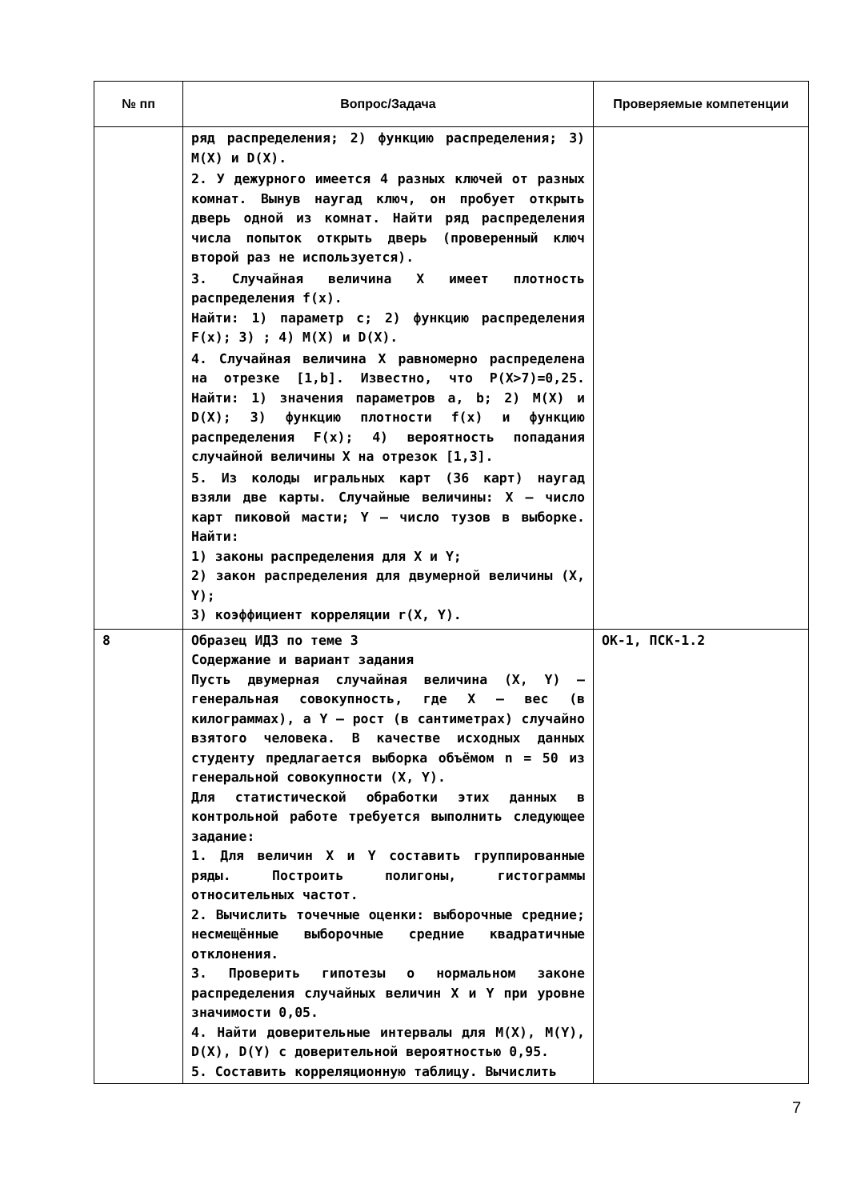| № пп | Вопрос/Задача | Проверяемые компетенции |
| --- | --- | --- |
| | ряд распределения; 2) функцию распределения; 3) M(X) и D(X). 2. У дежурного имеется 4 разных ключей от разных комнат. Вынув наугад ключ, он пробует открыть дверь одной из комнат. Найти ряд распределения числа попыток открыть дверь (проверенный ключ второй раз не используется). 3. Случайная величина X имеет плотность распределения f(x). Найти: 1) параметр с; 2) функцию распределения F(x); 3) ; 4) M(X) и D(X). 4. Случайная величина X равномерно распределена на отрезке [1,b]. Известно, что P(X>7)=0,25. Найти: 1) значения параметров a, b; 2) M(X) и D(X); 3) функцию плотности f(x) и функцию распределения F(x); 4) вероятность попадания случайной величины X на отрезок [1,3]. 5. Из колоды игральных карт (36 карт) наугад взяли две карты. Случайные величины: X – число карт пиковой масти; Y – число тузов в выборке. Найти: 1) законы распределения для X и Y; 2) закон распределения для двумерной величины (X, Y); 3) коэффициент корреляции r(X, Y). | |
| 8 | Образец ИДЗ по теме 3 Содержание и вариант задания Пусть двумерная случайная величина (X, Y) – генеральная совокупность, где X – вес (в килограммах), а Y – рост (в сантиметрах) случайно взятого человека. В качестве исходных данных студенту предлагается выборка объёмом n = 50 из генеральной совокупности (X, Y). Для статистической обработки этих данных в контрольной работе требуется выполнить следующее задание: 1. Для величин X и Y составить группированные ряды. Построить полигоны, гистограммы относительных частот. 2. Вычислить точечные оценки: выборочные средние; несмещённые выборочные средние квадратичные отклонения. 3. Проверить гипотезы о нормальном законе распределения случайных величин X и Y при уровне значимости 0,05. 4. Найти доверительные интервалы для M(X), M(Y), D(X), D(Y) с доверительной вероятностью 0,95. 5. Составить корреляционную таблицу. Вычислить | ОК-1, ПСК-1.2 |
7